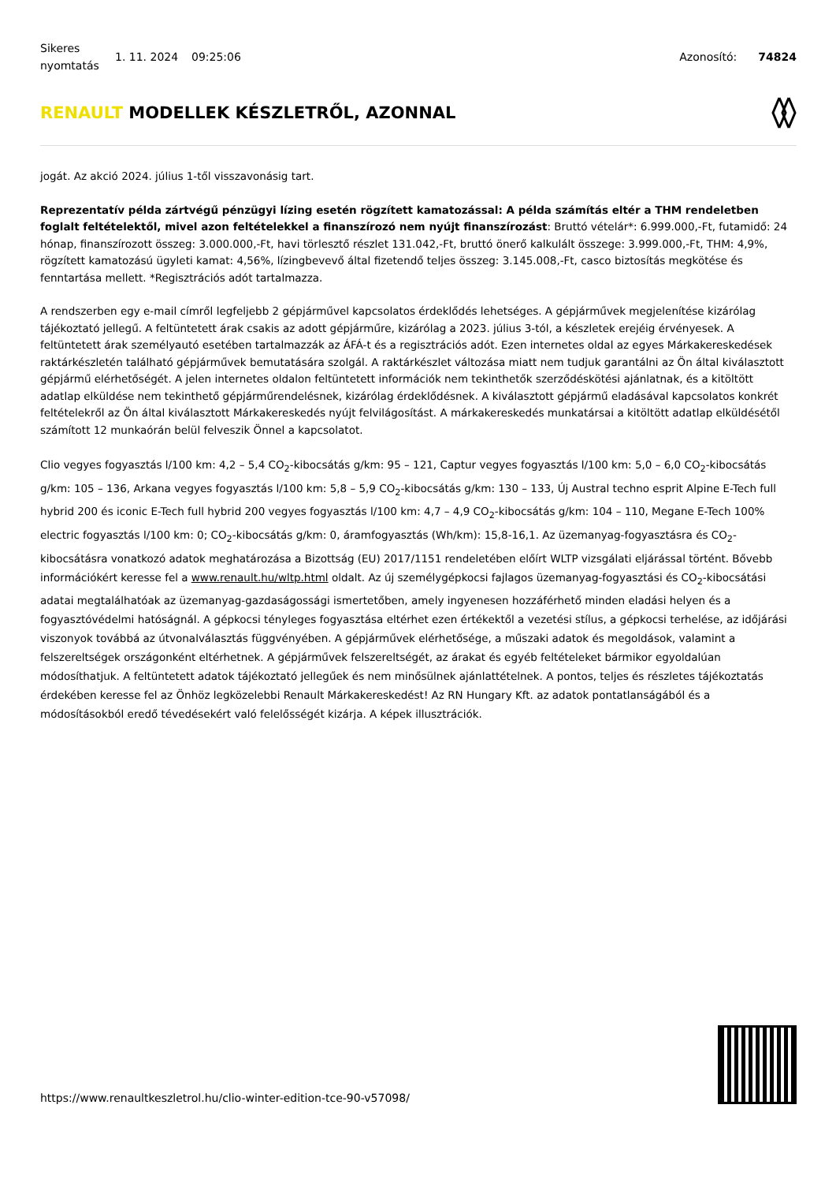Sikeres nyomtatás
1. 11. 2024 09:25:06 Azonosító: 74824
RENAULT MODELLEK KÉSZLETRŐL, AZONNAL
jogát. Az akció 2024. július 1-től visszavonásig tart.
Reprezentatív példa zártvégű pénzügyi lízing esetén rögzített kamatozással: A példa számítás eltér a THM rendeletben foglalt feltételektől, mivel azon feltételekkel a finanszírozó nem nyújt finanszírozást: Bruttó vételár*: 6.999.000,-Ft, futamidő: 24 hónap, finanszírozott összeg: 3.000.000,-Ft, havi törlesztő részlet 131.042,-Ft, bruttó önerő kalkulált összege: 3.999.000,-Ft, THM: 4,9%, rögzített kamatozású ügyleti kamat: 4,56%, lízingbevevő által fizetendő teljes összeg: 3.145.008,-Ft, casco biztosítás megkötése és fenntartása mellett. *Regisztrációs adót tartalmazza.
A rendszerben egy e-mail címről legfeljebb 2 gépjárművel kapcsolatos érdeklődés lehetséges. A gépjárművek megjelenítése kizárólag tájékoztató jellegű. A feltüntetett árak csakis az adott gépjárműre, kizárólag a 2023. július 3-tól, a készletek erejéig érvényesek. A feltüntetett árak személyautó esetében tartalmazzák az ÁFÁ-t és a regisztrációs adót. Ezen internetes oldal az egyes Márkakereskedések raktárkészletén található gépjárművek bemutatására szolgál. A raktárkészlet változása miatt nem tudjuk garantálni az Ön által kiválasztott gépjármű elérhetőségét. A jelen internetes oldalon feltüntetett információk nem tekinthetők szerződéskötési ajánlatnak, és a kitöltött adatlap elküldése nem tekinthető gépjárműrendelésnek, kizárólag érdeklődésnek. A kiválasztott gépjármű eladásával kapcsolatos konkrét feltételekről az Ön által kiválasztott Márkakereskedés nyújt felvilágosítást. A márkakereskedés munkatársai a kitöltött adatlap elküldésétől számított 12 munkaórán belül felveszik Önnel a kapcsolatot.
Clio vegyes fogyasztás l/100 km: 4,2 – 5,4 CO<sub>2</sub>-kibocsátás g/km: 95 – 121, Captur vegyes fogyasztás l/100 km: 5,0 – 6,0 CO<sub>2</sub>-kibocsátás g/km: 105 – 136, Arkana vegyes fogyasztás l/100 km: 5,8 – 5,9 CO<sub>2</sub>-kibocsátás g/km: 130 – 133, Új Austral techno esprit Alpine E-Tech full hybrid 200 és iconic E-Tech full hybrid 200 vegyes fogyasztás l/100 km: 4,7 – 4,9 CO<sub>2</sub>-kibocsátás g/km: 104 – 110, Megane E-Tech 100% electric fogyasztás l/100 km: 0; CO<sub>2</sub>-kibocsátás g/km: 0, áramfogyasztás (Wh/km): 15,8-16,1. Az üzemanyag-fogyasztásra és CO<sub>2</sub>-kibocsátásra vonatkozó adatok meghatározása a Bizottság (EU) 2017/1151 rendeletében előírt WLTP vizsgálati eljárással történt. Bővebb információkért keresse fel a www.renault.hu/wltp.html oldalt. Az új személygépkocsi fajlagos üzemanyag-fogyasztási és CO<sub>2</sub>-kibocsátási adatai megtalálhatóak az üzemanyag-gazdaságossági ismertetőben, amely ingyenesen hozzáférhető minden eladási helyen és a fogyasztóvédelmi hatóságnál. A gépkocsi tényleges fogyasztása eltérhet ezen értékektől a vezetési stílus, a gépkocsi terhelése, az időjárási viszonyok továbbá az útvonalválasztás függvényében. A gépjárművek elérhetősége, a műszaki adatok és megoldások, valamint a felszereltségek országonként eltérhetnek. A gépjárművek felszereltségét, az árakat és egyéb feltételeket bármikor egyoldalúan módosíthatjuk. A feltüntetett adatok tájékoztató jellegűek és nem minősülnek ajánlattételnek. A pontos, teljes és részletes tájékoztatás érdekében keresse fel az Önhöz legközelebbi Renault Márkakereskedést! Az RN Hungary Kft. az adatok pontatlanságából és a módosításokból eredő tévedésekért való felelősségét kizárja. A képek illusztrációk.
https://www.renaultkeszletrol.hu/clio-winter-edition-tce-90-v57098/